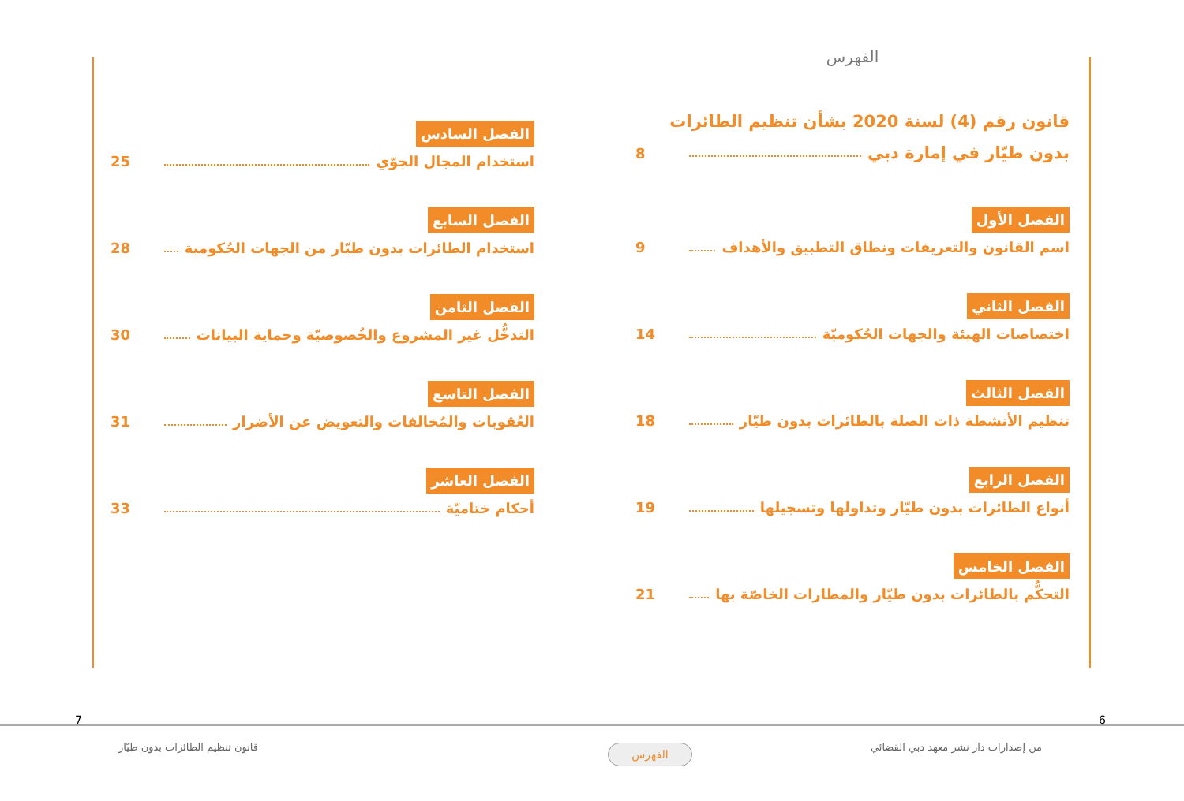الفهرس
قانون رقم (4) لسنة 2020 بشأن تنظيم الطائرات
بدون طيّار في إمارة دبي 8
الفصل الأول
اسم القانون والتعريفات ونطاق التطبيق والأهداف 9
الفصل الثاني
اختصاصات الهيئة والجهات الحُكوميّة 14
الفصل الثالث
تنظيم الأنشطة ذات الصلة بالطائرات بدون طيّار 18
الفصل الرابع
أنواع الطائرات بدون طيّار وتداولها وتسجيلها 19
الفصل الخامس
التحكُّم بالطائرات بدون طيّار والمطارات الخاصّة بها 21
الفصل السادس
استخدام المجال الجوّي 25
الفصل السابع
استخدام الطائرات بدون طيّار من الجهات الحُكومية 28
الفصل الثامن
التدخُّل غير المشروع والخُصوصيّة وحماية البيانات 30
الفصل التاسع
العُقوبات والمُخالفات والتعويض عن الأضرار 31
الفصل العاشر
أحكام ختاميّة 33
6
7
من إصدارات دار نشر معهد دبي القضائي
الفهرس
قانون تنظيم الطائرات بدون طيّار